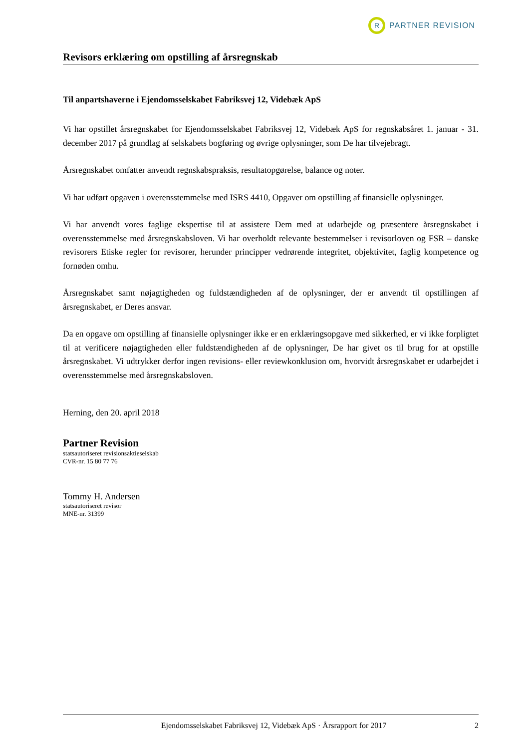R
PARTNER REVISION
Revisors erklæring om opstilling af årsregnskab
Til anpartshaverne i Ejendomsselskabet Fabriksvej 12, Videbæk ApS
Vi har opstillet årsregnskabet for Ejendomsselskabet Fabriksvej 12, Videbæk ApS for regnskabsåret 1. januar - 31. december 2017 på grundlag af selskabets bogføring og øvrige oplysninger, som De har tilvejebragt.
Årsregnskabet omfatter anvendt regnskabspraksis, resultatopgørelse, balance og noter.
Vi har udført opgaven i overensstemmelse med ISRS 4410, Opgaver om opstilling af finansielle oplysninger.
Vi har anvendt vores faglige ekspertise til at assistere Dem med at udarbejde og præsentere årsregnskabet i overensstemmelse med årsregnskabsloven. Vi har overholdt relevante bestemmelser i revisorloven og FSR – danske revisorers Etiske regler for revisorer, herunder principper vedrørende integritet, objektivitet, faglig kompetence og fornøden omhu.
Årsregnskabet samt nøjagtigheden og fuldstændigheden af de oplysninger, der er anvendt til opstillingen af årsregnskabet, er Deres ansvar.
Da en opgave om opstilling af finansielle oplysninger ikke er en erklæringsopgave med sikkerhed, er vi ikke forpligtet til at verificere nøjagtigheden eller fuldstændigheden af de oplysninger, De har givet os til brug for at opstille årsregnskabet. Vi udtrykker derfor ingen revisions- eller reviewkonklusion om, hvorvidt årsregnskabet er udarbejdet i overensstemmelse med årsregnskabsloven.
Herning, den 20. april 2018
Partner Revision
statsautoriseret revisionsaktieselskab
CVR-nr. 15 80 77 76
Tommy H. Andersen
statsautoriseret revisor
MNE-nr. 31399
Ejendomsselskabet Fabriksvej 12, Videbæk ApS · Årsrapport for 2017 2